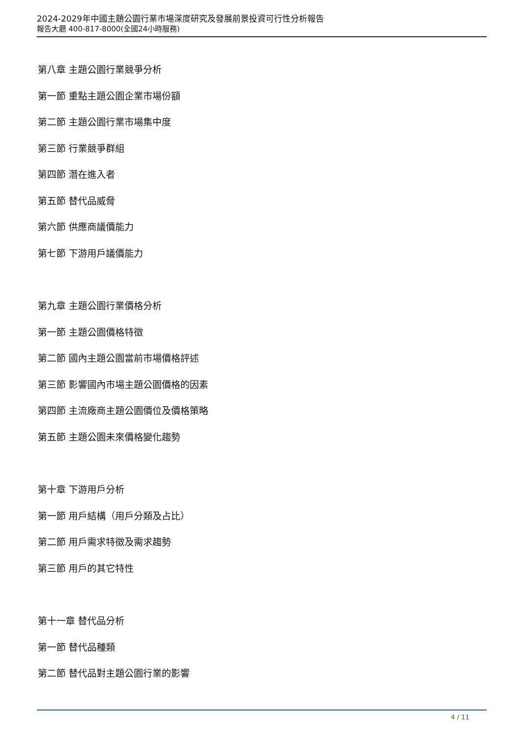2024-2029年中國主題公園行業市場深度研究及發展前景投資可行性分析報告
報告大廳 400-817-8000(全國24小時服務)
第八章 主題公園行業競爭分析
第一節 重點主題公園企業市場份額
第二節 主題公園行業市場集中度
第三節 行業競爭群組
第四節 潛在進入者
第五節 替代品威脅
第六節 供應商議價能力
第七節 下游用戶議價能力
第九章 主題公園行業價格分析
第一節 主題公園價格特徵
第二節 國內主題公園當前市場價格評述
第三節 影響國內市場主題公園價格的因素
第四節 主流廠商主題公園價位及價格策略
第五節 主題公園未來價格變化趨勢
第十章 下游用戶分析
第一節 用戶結構（用戶分類及占比）
第二節 用戶需求特徵及需求趨勢
第三節 用戶的其它特性
第十一章 替代品分析
第一節 替代品種類
第二節 替代品對主題公園行業的影響
4 / 11